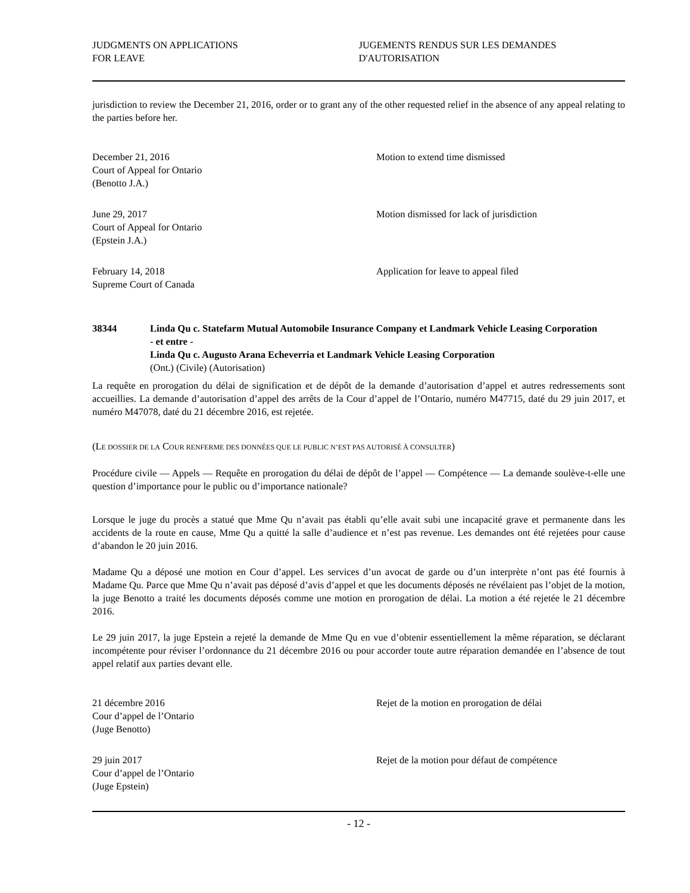JUDGMENTS ON APPLICATIONS
FOR LEAVE
JUGEMENTS RENDUS SUR LES DEMANDES
D'AUTORISATION
jurisdiction to review the December 21, 2016, order or to grant any of the other requested relief in the absence of any appeal relating to the parties before her.
December 21, 2016
Court of Appeal for Ontario
(Benotto J.A.)
Motion to extend time dismissed
June 29, 2017
Court of Appeal for Ontario
(Epstein J.A.)
Motion dismissed for lack of jurisdiction
February 14, 2018
Supreme Court of Canada
Application for leave to appeal filed
38344 Linda Qu c. Statefarm Mutual Automobile Insurance Company et Landmark Vehicle Leasing Corporation
- et entre -
Linda Qu c. Augusto Arana Echeverria et Landmark Vehicle Leasing Corporation
(Ont.) (Civile) (Autorisation)
La requête en prorogation du délai de signification et de dépôt de la demande d’autorisation d’appel et autres redressements sont accueillies. La demande d’autorisation d’appel des arrêts de la Cour d’appel de l’Ontario, numéro M47715, daté du 29 juin 2017, et numéro M47078, daté du 21 décembre 2016, est rejetée.
(LE DOSSIER DE LA COUR RENFERME DES DONNÉES QUE LE PUBLIC N’EST PAS AUTORISÉ À CONSULTER)
Procédure civile — Appels — Requête en prorogation du délai de dépôt de l’appel — Compétence — La demande soulève-t-elle une question d’importance pour le public ou d’importance nationale?
Lorsque le juge du procès a statué que Mme Qu n’avait pas établi qu’elle avait subi une incapacité grave et permanente dans les accidents de la route en cause, Mme Qu a quitté la salle d’audience et n’est pas revenue. Les demandes ont été rejetées pour cause d’abandon le 20 juin 2016.
Madame Qu a déposé une motion en Cour d’appel. Les services d’un avocat de garde ou d’un interprète n’ont pas été fournis à Madame Qu. Parce que Mme Qu n’avait pas déposé d’avis d’appel et que les documents déposés ne révélaient pas l’objet de la motion, la juge Benotto a traité les documents déposés comme une motion en prorogation de délai. La motion a été rejetée le 21 décembre 2016.
Le 29 juin 2017, la juge Epstein a rejeté la demande de Mme Qu en vue d’obtenir essentiellement la même réparation, se déclarant incompétente pour réviser l’ordonnance du 21 décembre 2016 ou pour accorder toute autre réparation demandée en l’absence de tout appel relatif aux parties devant elle.
21 décembre 2016
Cour d’appel de l’Ontario
(Juge Benotto)
Rejet de la motion en prorogation de délai
29 juin 2017
Cour d’appel de l’Ontario
(Juge Epstein)
Rejet de la motion pour défaut de compétence
- 12 -